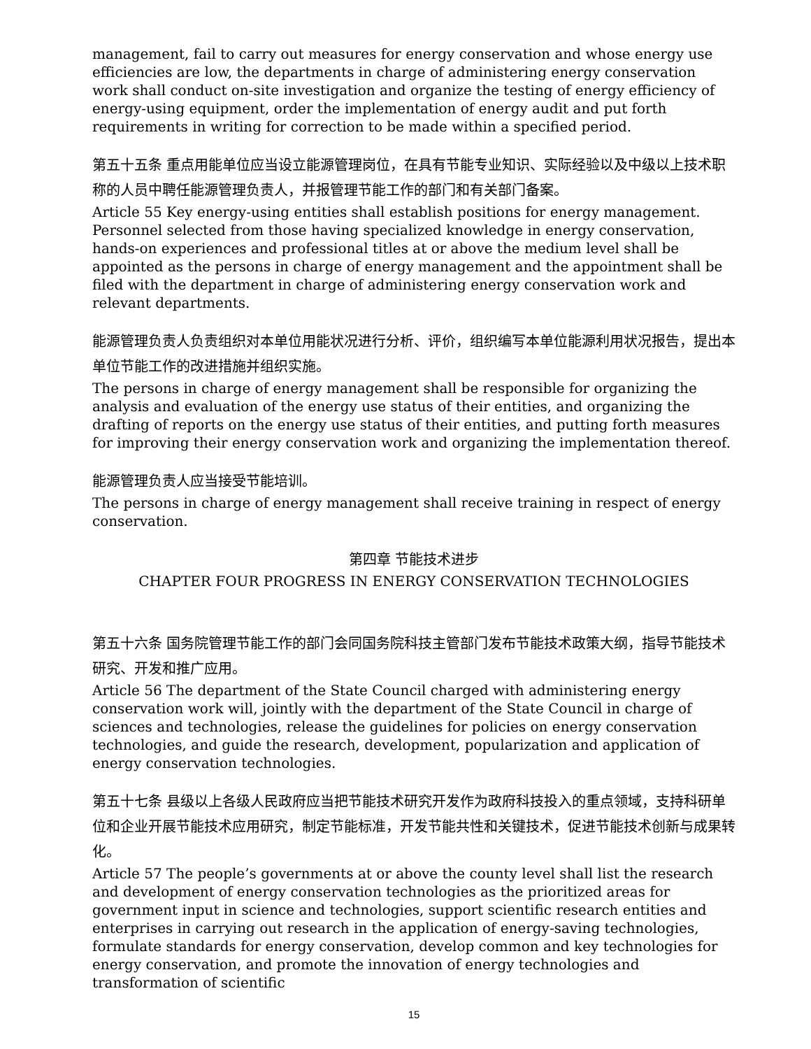management, fail to carry out measures for energy conservation and whose energy use efficiencies are low, the departments in charge of administering energy conservation work shall conduct on-site investigation and organize the testing of energy efficiency of energy-using equipment, order the implementation of energy audit and put forth requirements in writing for correction to be made within a specified period.
第五十五条 重点用能单位应当设立能源管理岗位，在具有节能专业知识、实际经验以及中级以上技术职称的人员中聘任能源管理负责人，并报管理节能工作的部门和有关部门备案。
Article 55 Key energy-using entities shall establish positions for energy management. Personnel selected from those having specialized knowledge in energy conservation, hands-on experiences and professional titles at or above the medium level shall be appointed as the persons in charge of energy management and the appointment shall be filed with the department in charge of administering energy conservation work and relevant departments.
能源管理负责人负责组织对本单位用能状况进行分析、评价，组织编写本单位能源利用状况报告，提出本单位节能工作的改进措施并组织实施。
The persons in charge of energy management shall be responsible for organizing the analysis and evaluation of the energy use status of their entities, and organizing the drafting of reports on the energy use status of their entities, and putting forth measures for improving their energy conservation work and organizing the implementation thereof.
能源管理负责人应当接受节能培训。
The persons in charge of energy management shall receive training in respect of energy conservation.
第四章 节能技术进步
CHAPTER FOUR PROGRESS IN ENERGY CONSERVATION TECHNOLOGIES
第五十六条 国务院管理节能工作的部门会同国务院科技主管部门发布节能技术政策大纲，指导节能技术研究、开发和推广应用。
Article 56 The department of the State Council charged with administering energy conservation work will, jointly with the department of the State Council in charge of sciences and technologies, release the guidelines for policies on energy conservation technologies, and guide the research, development, popularization and application of energy conservation technologies.
第五十七条 县级以上各级人民政府应当把节能技术研究开发作为政府科技投入的重点领域，支持科研单位和企业开展节能技术应用研究，制定节能标准，开发节能共性和关键技术，促进节能技术创新与成果转化。
Article 57 The people’s governments at or above the county level shall list the research and development of energy conservation technologies as the prioritized areas for government input in science and technologies, support scientific research entities and enterprises in carrying out research in the application of energy-saving technologies, formulate standards for energy conservation, develop common and key technologies for energy conservation, and promote the innovation of energy technologies and transformation of scientific
15